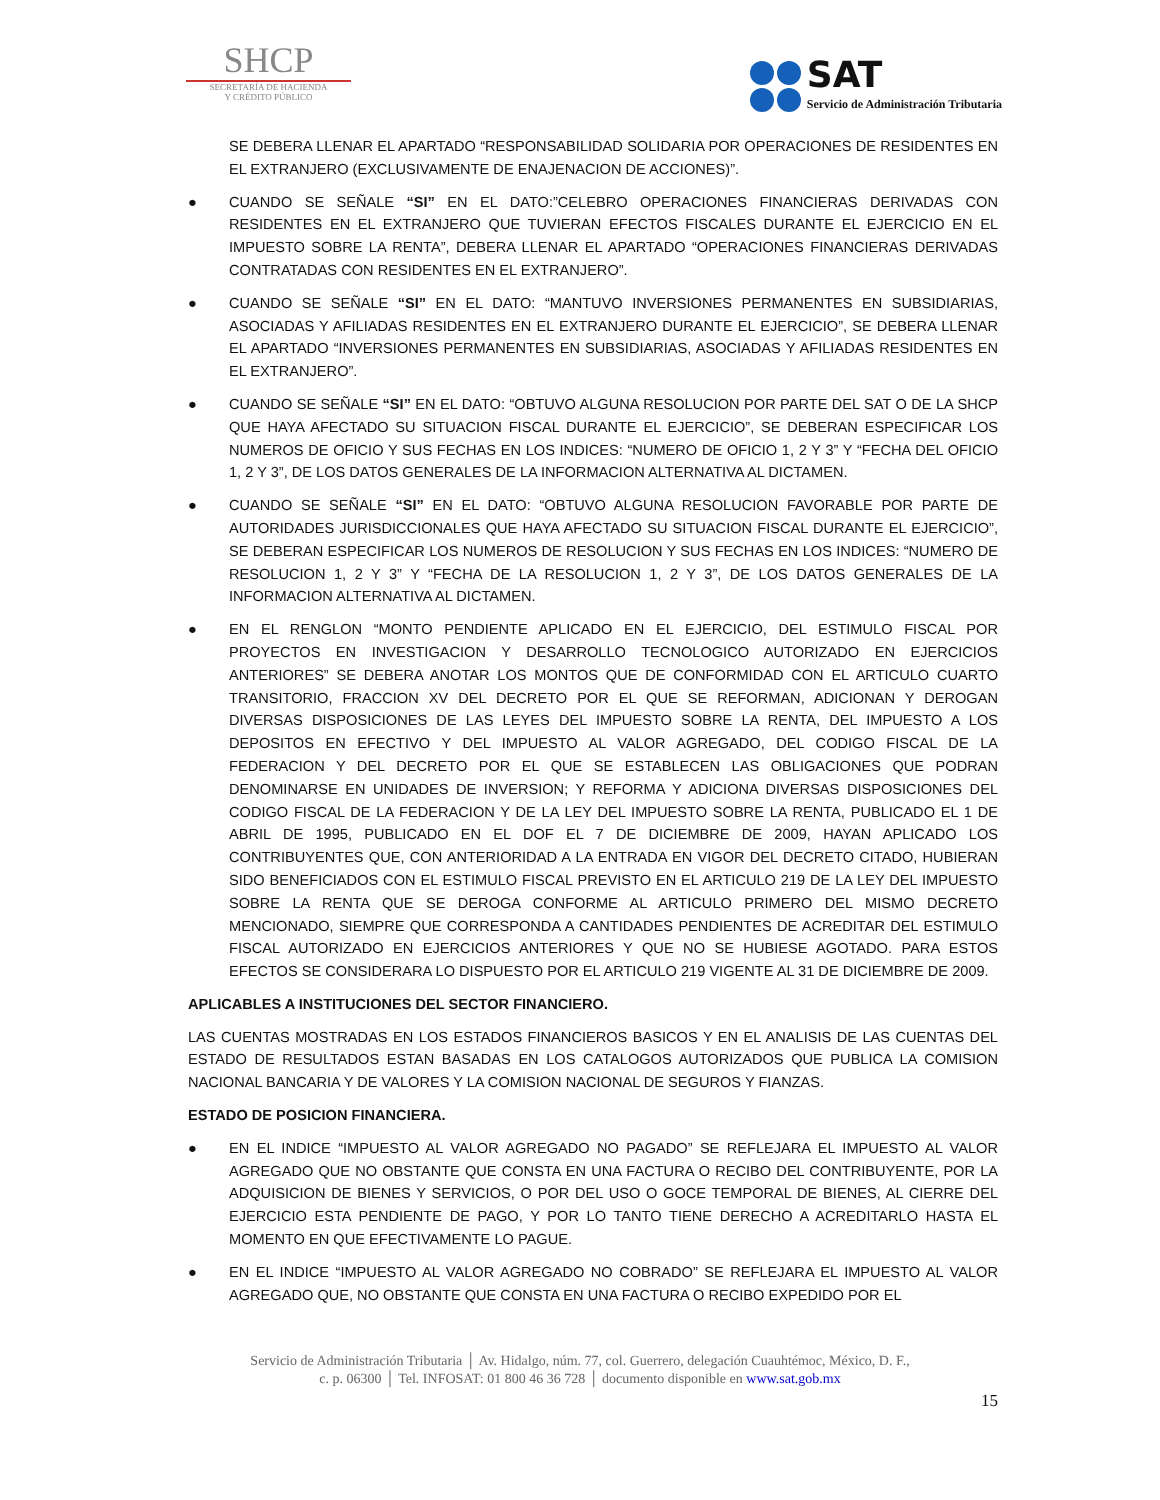SHCP
SECRETARÍA DE HACIENDA
Y CRÉDITO PÚBLICO
SAT
Servicio de Administración Tributaria
SE DEBERA LLENAR EL APARTADO “RESPONSABILIDAD SOLIDARIA POR OPERACIONES DE RESIDENTES EN EL EXTRANJERO (EXCLUSIVAMENTE DE ENAJENACION DE ACCIONES)”.
● CUANDO SE SEÑALE “SI” EN EL DATO:”CELEBRO OPERACIONES FINANCIERAS DERIVADAS CON RESIDENTES EN EL EXTRANJERO QUE TUVIERAN EFECTOS FISCALES DURANTE EL EJERCICIO EN EL IMPUESTO SOBRE LA RENTA”, DEBERA LLENAR EL APARTADO “OPERACIONES FINANCIERAS DERIVADAS CONTRATADAS CON RESIDENTES EN EL EXTRANJERO”.
● CUANDO SE SEÑALE “SI” EN EL DATO: “MANTUVO INVERSIONES PERMANENTES EN SUBSIDIARIAS, ASOCIADAS Y AFILIADAS RESIDENTES EN EL EXTRANJERO DURANTE EL EJERCICIO”, SE DEBERA LLENAR EL APARTADO “INVERSIONES PERMANENTES EN SUBSIDIARIAS, ASOCIADAS Y AFILIADAS RESIDENTES EN EL EXTRANJERO”.
● CUANDO SE SEÑALE “SI” EN EL DATO: “OBTUVO ALGUNA RESOLUCION POR PARTE DEL SAT O DE LA SHCP QUE HAYA AFECTADO SU SITUACION FISCAL DURANTE EL EJERCICIO”, SE DEBERAN ESPECIFICAR LOS NUMEROS DE OFICIO Y SUS FECHAS EN LOS INDICES: “NUMERO DE OFICIO 1, 2 Y 3” Y “FECHA DEL OFICIO 1, 2 Y 3”, DE LOS DATOS GENERALES DE LA INFORMACION ALTERNATIVA AL DICTAMEN.
● CUANDO SE SEÑALE “SI” EN EL DATO: “OBTUVO ALGUNA RESOLUCION FAVORABLE POR PARTE DE AUTORIDADES JURISDICCIONALES QUE HAYA AFECTADO SU SITUACION FISCAL DURANTE EL EJERCICIO”, SE DEBERAN ESPECIFICAR LOS NUMEROS DE RESOLUCION Y SUS FECHAS EN LOS INDICES: “NUMERO DE RESOLUCION 1, 2 Y 3” Y “FECHA DE LA RESOLUCION 1, 2 Y 3”, DE LOS DATOS GENERALES DE LA INFORMACION ALTERNATIVA AL DICTAMEN.
● EN EL RENGLON “MONTO PENDIENTE APLICADO EN EL EJERCICIO, DEL ESTIMULO FISCAL POR PROYECTOS EN INVESTIGACION Y DESARROLLO TECNOLOGICO AUTORIZADO EN EJERCICIOS ANTERIORES” SE DEBERA ANOTAR LOS MONTOS QUE DE CONFORMIDAD CON EL ARTICULO CUARTO TRANSITORIO, FRACCION XV DEL DECRETO POR EL QUE SE REFORMAN, ADICIONAN Y DEROGAN DIVERSAS DISPOSICIONES DE LAS LEYES DEL IMPUESTO SOBRE LA RENTA, DEL IMPUESTO A LOS DEPOSITOS EN EFECTIVO Y DEL IMPUESTO AL VALOR AGREGADO, DEL CODIGO FISCAL DE LA FEDERACION Y DEL DECRETO POR EL QUE SE ESTABLECEN LAS OBLIGACIONES QUE PODRAN DENOMINARSE EN UNIDADES DE INVERSION; Y REFORMA Y ADICIONA DIVERSAS DISPOSICIONES DEL CODIGO FISCAL DE LA FEDERACION Y DE LA LEY DEL IMPUESTO SOBRE LA RENTA, PUBLICADO EL 1 DE ABRIL DE 1995, PUBLICADO EN EL DOF EL 7 DE DICIEMBRE DE 2009, HAYAN APLICADO LOS CONTRIBUYENTES QUE, CON ANTERIORIDAD A LA ENTRADA EN VIGOR DEL DECRETO CITADO, HUBIERAN SIDO BENEFICIADOS CON EL ESTIMULO FISCAL PREVISTO EN EL ARTICULO 219 DE LA LEY DEL IMPUESTO SOBRE LA RENTA QUE SE DEROGA CONFORME AL ARTICULO PRIMERO DEL MISMO DECRETO MENCIONADO, SIEMPRE QUE CORRESPONDA A CANTIDADES PENDIENTES DE ACREDITAR DEL ESTIMULO FISCAL AUTORIZADO EN EJERCICIOS ANTERIORES Y QUE NO SE HUBIESE AGOTADO. PARA ESTOS EFECTOS SE CONSIDERARA LO DISPUESTO POR EL ARTICULO 219 VIGENTE AL 31 DE DICIEMBRE DE 2009.
APLICABLES A INSTITUCIONES DEL SECTOR FINANCIERO.
LAS CUENTAS MOSTRADAS EN LOS ESTADOS FINANCIEROS BASICOS Y EN EL ANALISIS DE LAS CUENTAS DEL ESTADO DE RESULTADOS ESTAN BASADAS EN LOS CATALOGOS AUTORIZADOS QUE PUBLICA LA COMISION NACIONAL BANCARIA Y DE VALORES Y LA COMISION NACIONAL DE SEGUROS Y FIANZAS.
ESTADO DE POSICION FINANCIERA.
● EN EL INDICE “IMPUESTO AL VALOR AGREGADO NO PAGADO” SE REFLEJARA EL IMPUESTO AL VALOR AGREGADO QUE NO OBSTANTE QUE CONSTA EN UNA FACTURA O RECIBO DEL CONTRIBUYENTE, POR LA ADQUISICION DE BIENES Y SERVICIOS, O POR DEL USO O GOCE TEMPORAL DE BIENES, AL CIERRE DEL EJERCICIO ESTA PENDIENTE DE PAGO, Y POR LO TANTO TIENE DERECHO A ACREDITARLO HASTA EL MOMENTO EN QUE EFECTIVAMENTE LO PAGUE.
● EN EL INDICE “IMPUESTO AL VALOR AGREGADO NO COBRADO” SE REFLEJARA EL IMPUESTO AL VALOR AGREGADO QUE, NO OBSTANTE QUE CONSTA EN UNA FACTURA O RECIBO EXPEDIDO POR EL
Servicio de Administración Tributaria │ Av. Hidalgo, núm. 77, col. Guerrero, delegación Cuauhtémoc, México, D. F.,
c. p. 06300 │ Tel. INFOSAT: 01 800 46 36 728 │ documento disponible en www.sat.gob.mx
15